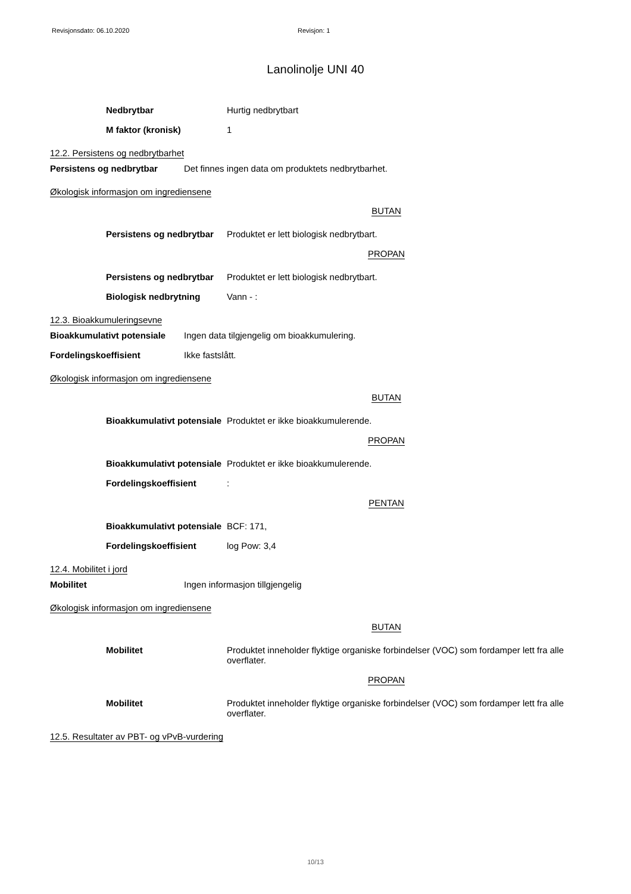Revisjonsdato: 06.10.2020 Revisjon: 1
Lanolinolje UNI 40
Nedbrytbar Hurtig nedbrytbart
M faktor (kronisk) 1
12.2. Persistens og nedbrytbarhet
Persistens og nedbrytbar Det finnes ingen data om produktets nedbrytbarhet.
Økologisk informasjon om ingrediensene
BUTAN
Persistens og nedbrytbar
Produktet er lett biologisk nedbrytbart.
PROPAN
Persistens og nedbrytbar
Produktet er lett biologisk nedbrytbart.
Biologisk nedbrytning Vann - :
12.3. Bioakkumuleringsevne
Bioakkumulativt potensiale
Ingen data tilgjengelig om bioakkumulering.
Fordelingskoeffisient Ikke fastslått.
Økologisk informasjon om ingrediensene
BUTAN
Bioakkumulativt potensiale
Produktet er ikke bioakkumulerende.
PROPAN
Bioakkumulativt potensiale
Produktet er ikke bioakkumulerende.
Fordelingskoeffisient :
PENTAN
Bioakkumulativt potensiale
BCF: 171,
Fordelingskoeffisient log Pow: 3,4
12.4. Mobilitet i jord
Mobilitet Ingen informasjon tillgjengelig
Økologisk informasjon om ingrediensene
BUTAN
Mobilitet Produktet inneholder flyktige organiske forbindelser (VOC) som fordamper lett fra alle overflater.
PROPAN
Mobilitet Produktet inneholder flyktige organiske forbindelser (VOC) som fordamper lett fra alle overflater.
12.5. Resultater av PBT- og vPvB-vurdering
10/13